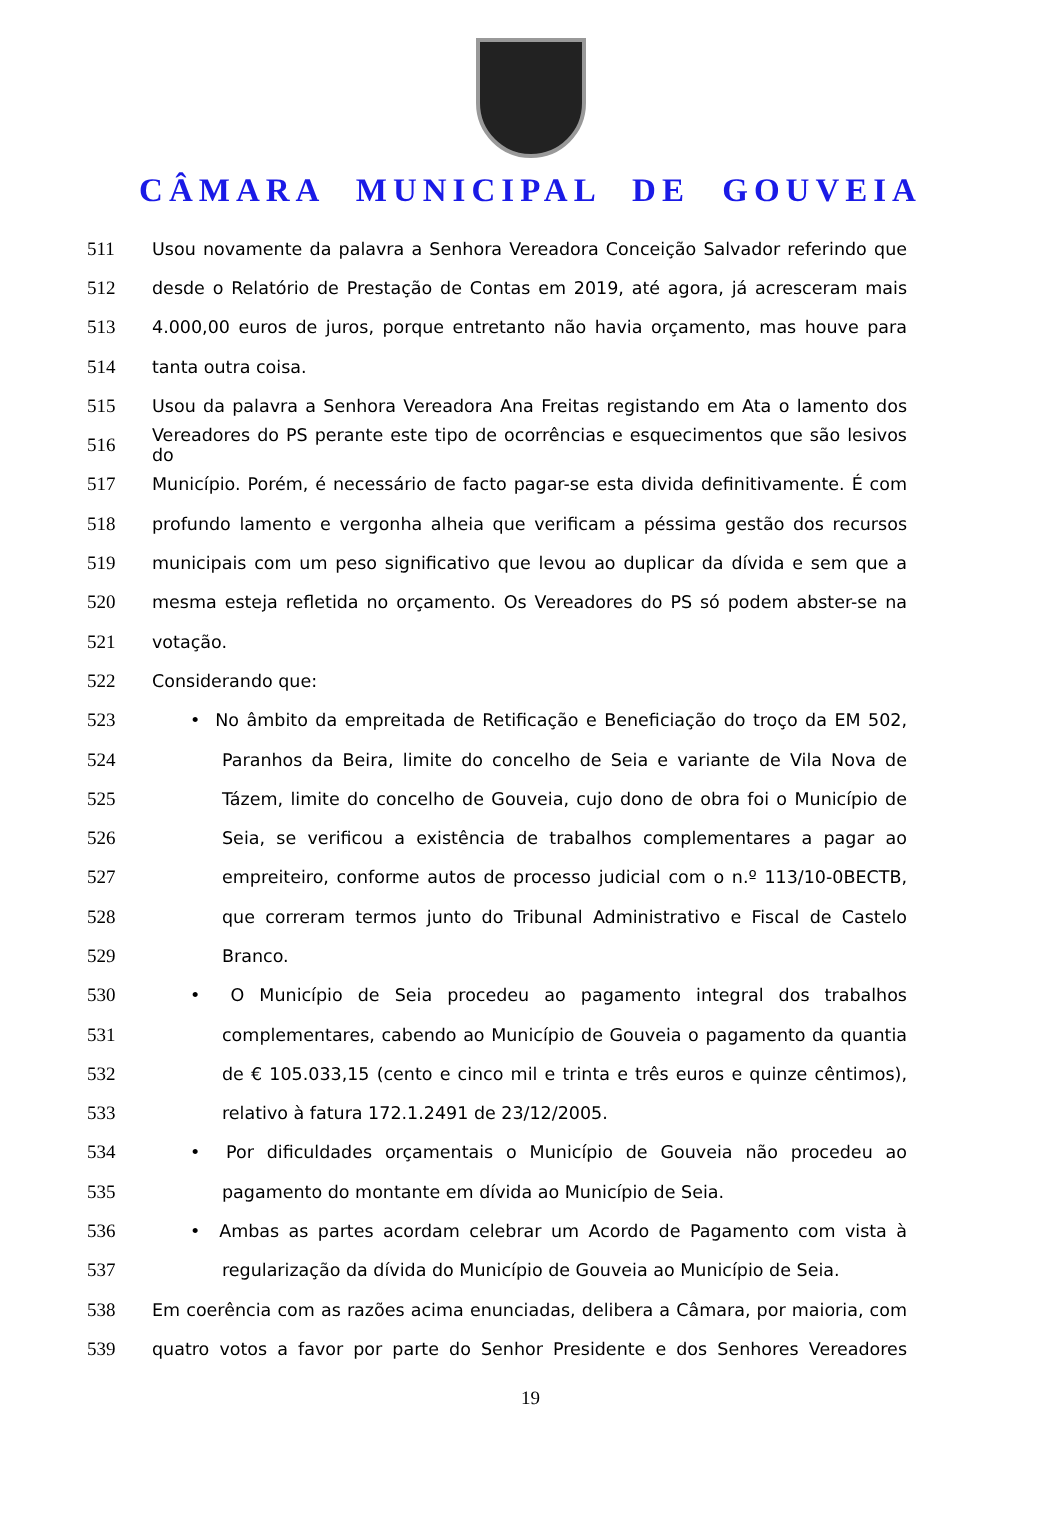CÂMARA MUNICIPAL DE GOUVEIA
511 Usou novamente da palavra a Senhora Vereadora Conceição Salvador referindo que
512 desde o Relatório de Prestação de Contas em 2019, até agora, já acresceram mais
513 4.000,00 euros de juros, porque entretanto não havia orçamento, mas houve para
514 tanta outra coisa.
515 Usou da palavra a Senhora Vereadora Ana Freitas registando em Ata o lamento dos
516 Vereadores do PS perante este tipo de ocorrências e esquecimentos que são lesivos do
517 Município. Porém, é necessário de facto pagar-se esta divida definitivamente. É com
518 profundo lamento e vergonha alheia que verificam a péssima gestão dos recursos
519 municipais com um peso significativo que levou ao duplicar da dívida e sem que a
520 mesma esteja refletida no orçamento. Os Vereadores do PS só podem abster-se na
521 votação.
522 Considerando que:
523 • No âmbito da empreitada de Retificação e Beneficiação do troço da EM 502,
524 Paranhos da Beira, limite do concelho de Seia e variante de Vila Nova de
525 Tázem, limite do concelho de Gouveia, cujo dono de obra foi o Município de
526 Seia, se verificou a existência de trabalhos complementares a pagar ao
527 empreiteiro, conforme autos de processo judicial com o n.º 113/10-0BECTB,
528 que correram termos junto do Tribunal Administrativo e Fiscal de Castelo
529 Branco.
530 • O Município de Seia procedeu ao pagamento integral dos trabalhos
531 complementares, cabendo ao Município de Gouveia o pagamento da quantia
532 de € 105.033,15 (cento e cinco mil e trinta e três euros e quinze cêntimos),
533 relativo à fatura 172.1.2491 de 23/12/2005.
534 • Por dificuldades orçamentais o Município de Gouveia não procedeu ao
535 pagamento do montante em dívida ao Município de Seia.
536 • Ambas as partes acordam celebrar um Acordo de Pagamento com vista à
537 regularização da dívida do Município de Gouveia ao Município de Seia.
538 Em coerência com as razões acima enunciadas, delibera a Câmara, por maioria, com
539 quatro votos a favor por parte do Senhor Presidente e dos Senhores Vereadores
19